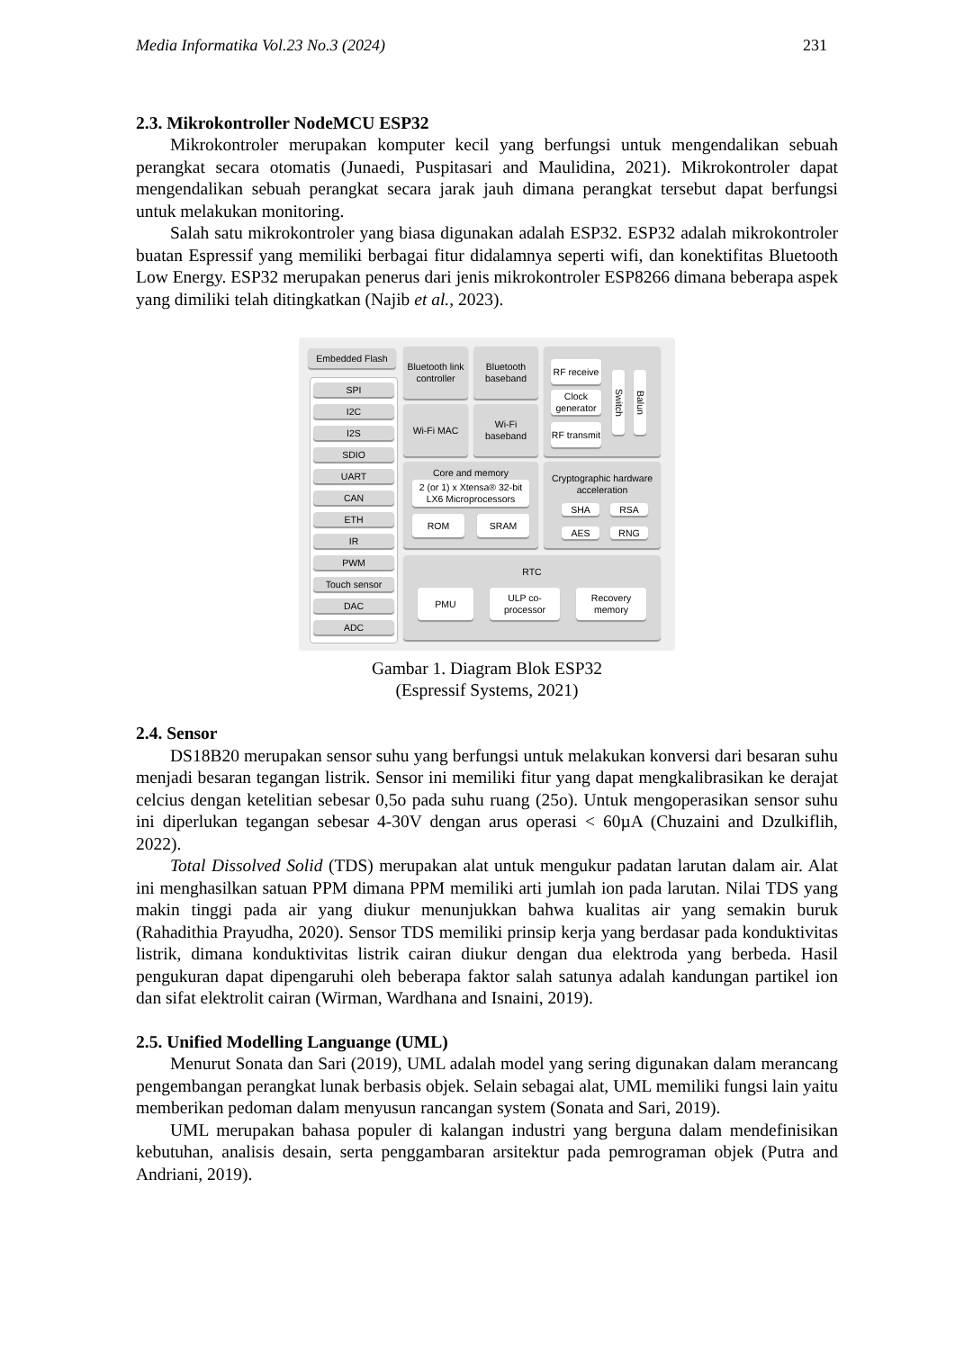Media Informatika Vol.23 No.3 (2024) 231
2.3. Mikrokontroller NodeMCU ESP32
Mikrokontroler merupakan komputer kecil yang berfungsi untuk mengendalikan sebuah perangkat secara otomatis (Junaedi, Puspitasari and Maulidina, 2021). Mikrokontroler dapat mengendalikan sebuah perangkat secara jarak jauh dimana perangkat tersebut dapat berfungsi untuk melakukan monitoring.
Salah satu mikrokontroler yang biasa digunakan adalah ESP32. ESP32 adalah mikrokontroler buatan Espressif yang memiliki berbagai fitur didalamnya seperti wifi, dan konektifitas Bluetooth Low Energy. ESP32 merupakan penerus dari jenis mikrokontroler ESP8266 dimana beberapa aspek yang dimiliki telah ditingkatkan (Najib et al., 2023).
Embedded Flash
SPI
I2C
I2S
SDIO
UART
CAN
ETH
IR
PWM
Touch sensor
DAC
ADC
Bluetooth link controller
Bluetooth baseband
Wi-Fi MAC
Wi-Fi baseband
RF receive
Clock generator
RF transmit
Switch
Balun
Core and memory
2 (or 1) x Xtensa® 32-bit LX6 Microprocessors
ROM SRAM
Cryptographic hardware acceleration
SHA RSA
AES RNG
RTC
PMU
ULP co-processor
Recovery memory
Gambar 1. Diagram Blok ESP32
(Espressif Systems, 2021)
2.4. Sensor
DS18B20 merupakan sensor suhu yang berfungsi untuk melakukan konversi dari besaran suhu menjadi besaran tegangan listrik. Sensor ini memiliki fitur yang dapat mengkalibrasikan ke derajat celcius dengan ketelitian sebesar 0,5o pada suhu ruang (25o). Untuk mengoperasikan sensor suhu ini diperlukan tegangan sebesar 4-30V dengan arus operasi < 60µA (Chuzaini and Dzulkiflih, 2022).
Total Dissolved Solid (TDS) merupakan alat untuk mengukur padatan larutan dalam air. Alat ini menghasilkan satuan PPM dimana PPM memiliki arti jumlah ion pada larutan. Nilai TDS yang makin tinggi pada air yang diukur menunjukkan bahwa kualitas air yang semakin buruk (Rahadithia Prayudha, 2020). Sensor TDS memiliki prinsip kerja yang berdasar pada konduktivitas listrik, dimana konduktivitas listrik cairan diukur dengan dua elektroda yang berbeda. Hasil pengukuran dapat dipengaruhi oleh beberapa faktor salah satunya adalah kandungan partikel ion dan sifat elektrolit cairan (Wirman, Wardhana and Isnaini, 2019).
2.5. Unified Modelling Languange (UML)
Menurut Sonata dan Sari (2019), UML adalah model yang sering digunakan dalam merancang pengembangan perangkat lunak berbasis objek. Selain sebagai alat, UML memiliki fungsi lain yaitu memberikan pedoman dalam menyusun rancangan system (Sonata and Sari, 2019).
UML merupakan bahasa populer di kalangan industri yang berguna dalam mendefinisikan kebutuhan, analisis desain, serta penggambaran arsitektur pada pemrograman objek (Putra and Andriani, 2019).